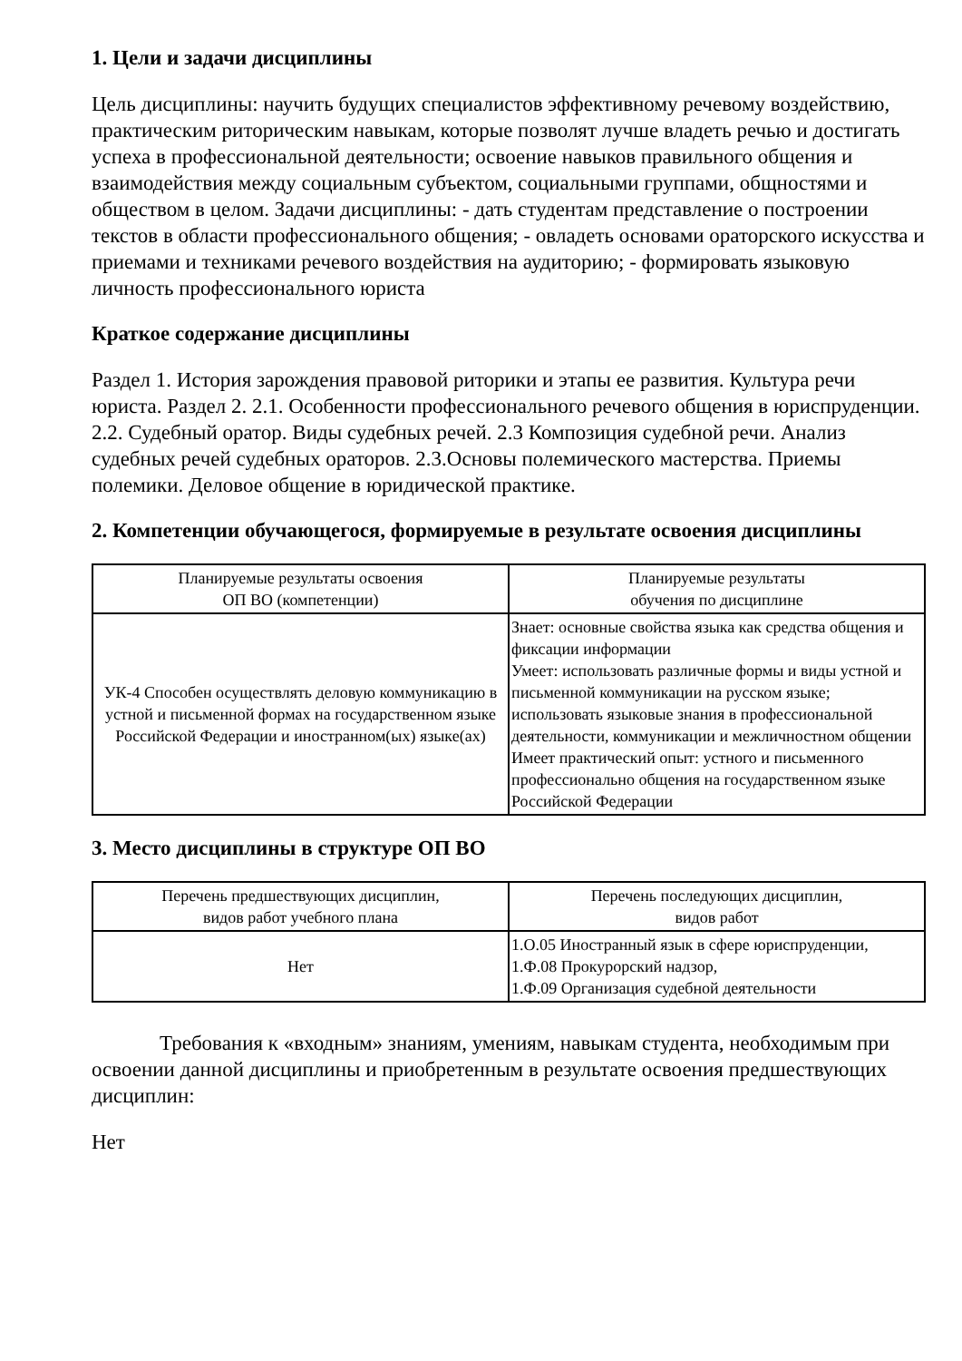1. Цели и задачи дисциплины
Цель дисциплины: научить будущих специалистов эффективному речевому воздействию, практическим риторическим навыкам, которые позволят лучше владеть речью и достигать успеха в профессиональной деятельности; освоение навыков правильного общения и взаимодействия между социальным субъектом, социальными группами, общностями и обществом в целом. Задачи дисциплины: - дать студентам представление о построении текстов в области профессионального общения; - овладеть основами ораторского искусства и приемами и техниками речевого воздействия на аудиторию; - формировать языковую личность профессионального юриста
Краткое содержание дисциплины
Раздел 1. История зарождения правовой риторики и этапы ее развития. Культура речи юриста. Раздел 2. 2.1. Особенности профессионального речевого общения в юриспруденции. 2.2. Судебный оратор. Виды судебных речей. 2.3 Композиция судебной речи. Анализ судебных речей судебных ораторов. 2.3.Основы полемического мастерства. Приемы полемики. Деловое общение в юридической практике.
2. Компетенции обучающегося, формируемые в результате освоения дисциплины
| Планируемые результаты освоения ОП ВО (компетенции) | Планируемые результаты обучения по дисциплине |
| --- | --- |
| УК-4 Способен осуществлять деловую коммуникацию в устной и письменной формах на государственном языке Российской Федерации и иностранном(ых) языке(ах) | Знает: основные свойства языка как средства общения и фиксации информации Умеет: использовать различные формы и виды устной и письменной коммуникации на русском языке; использовать языковые знания в профессиональной деятельности, коммуникации и межличностном общении Имеет практический опыт: устного и письменного профессионально общения на государственном языке Российской Федерации |
3. Место дисциплины в структуре ОП ВО
| Перечень предшествующих дисциплин, видов работ учебного плана | Перечень последующих дисциплин, видов работ |
| --- | --- |
| Нет | 1.О.05 Иностранный язык в сфере юриспруденции, 1.Ф.08 Прокурорский надзор, 1.Ф.09 Организация судебной деятельности |
Требования к «входным» знаниям, умениям, навыкам студента, необходимым при освоении данной дисциплины и приобретенным в результате освоения предшествующих дисциплин:
Нет